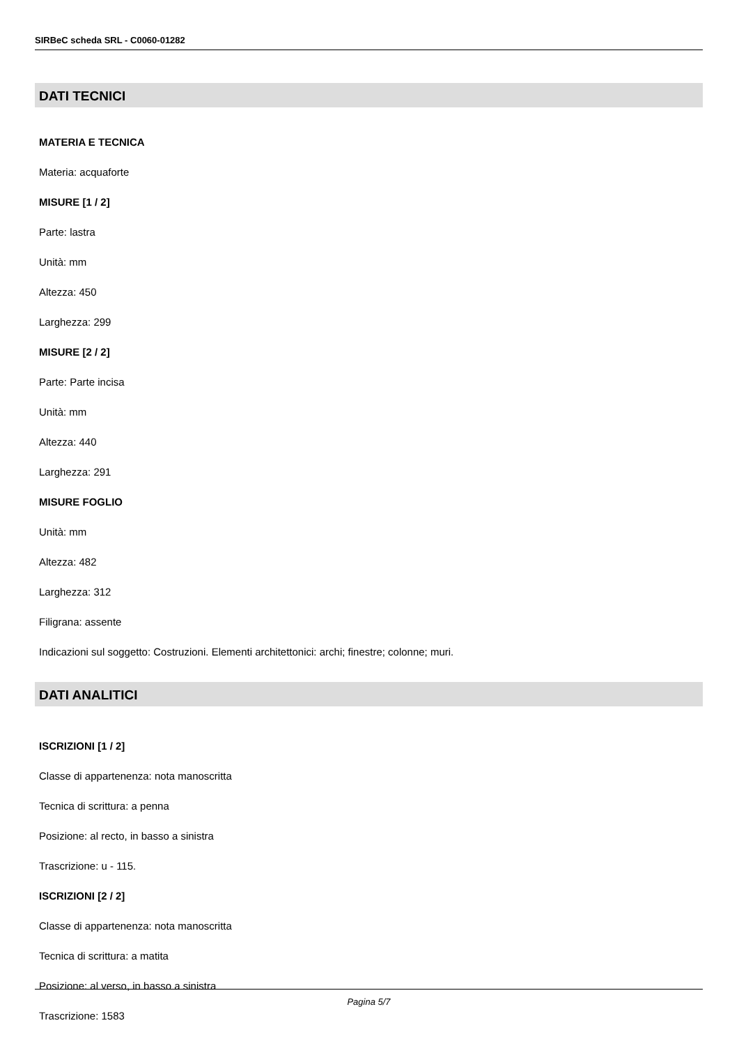SIRBeC scheda SRL - C0060-01282
DATI TECNICI
MATERIA E TECNICA
Materia: acquaforte
MISURE [1 / 2]
Parte: lastra
Unità: mm
Altezza: 450
Larghezza: 299
MISURE [2 / 2]
Parte: Parte incisa
Unità: mm
Altezza: 440
Larghezza: 291
MISURE FOGLIO
Unità: mm
Altezza: 482
Larghezza: 312
Filigrana: assente
Indicazioni sul soggetto: Costruzioni. Elementi architettonici: archi; finestre; colonne; muri.
DATI ANALITICI
ISCRIZIONI [1 / 2]
Classe di appartenenza: nota manoscritta
Tecnica di scrittura: a penna
Posizione: al recto, in basso a sinistra
Trascrizione: u - 115.
ISCRIZIONI [2 / 2]
Classe di appartenenza: nota manoscritta
Tecnica di scrittura: a matita
Posizione: al verso, in basso a sinistra
Trascrizione: 1583
Pagina 5/7